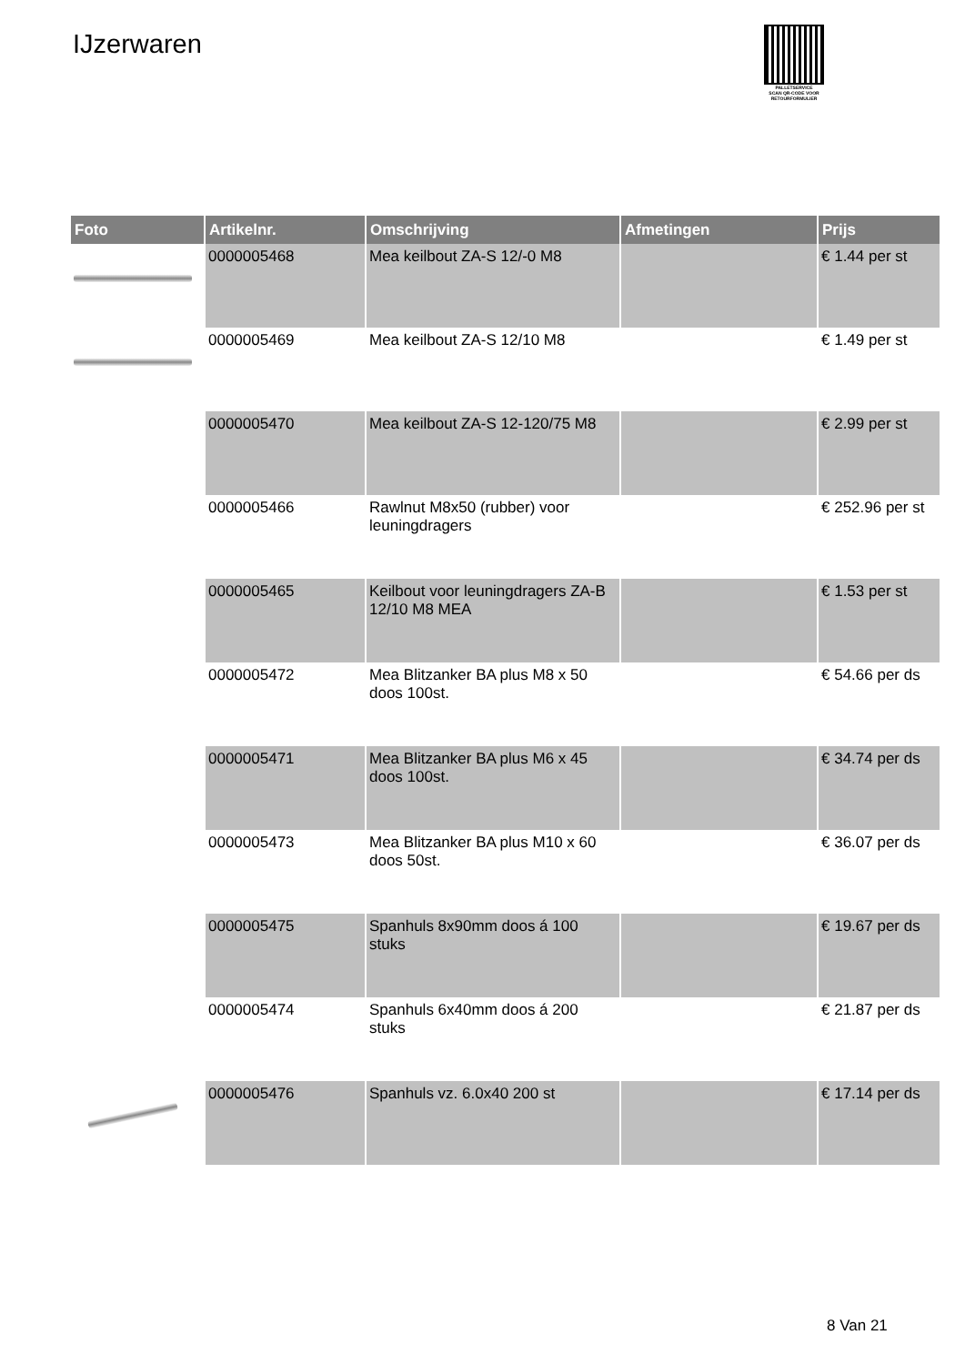IJzerwaren
PALLETSERVICE
SCAN QR-CODE VOOR RETOURFORMULIER
| Foto | Artikelnr. | Omschrijving | Afmetingen | Prijs |
| --- | --- | --- | --- | --- |
| | 0000005468 | Mea keilbout ZA-S 12/-0 M8 | | € 1.44 per st |
| | 0000005469 | Mea keilbout ZA-S 12/10 M8 | | € 1.49 per st |
| | 0000005470 | Mea keilbout ZA-S 12-120/75 M8 | | € 2.99 per st |
| | 0000005466 | Rawlnut M8x50 (rubber) voor leuningdragers | | € 252.96 per st |
| | 0000005465 | Keilbout voor leuningdragers ZA-B 12/10 M8 MEA | | € 1.53 per st |
| | 0000005472 | Mea Blitzanker BA plus M8 x 50 doos 100st. | | € 54.66 per ds |
| | 0000005471 | Mea Blitzanker BA plus M6 x 45 doos 100st. | | € 34.74 per ds |
| | 0000005473 | Mea Blitzanker BA plus M10 x 60 doos 50st. | | € 36.07 per ds |
| | 0000005475 | Spanhuls 8x90mm doos á 100 stuks | | € 19.67 per ds |
| | 0000005474 | Spanhuls 6x40mm doos á 200 stuks | | € 21.87 per ds |
| | 0000005476 | Spanhuls vz. 6.0x40 200 st | | € 17.14 per ds |
8 Van 21